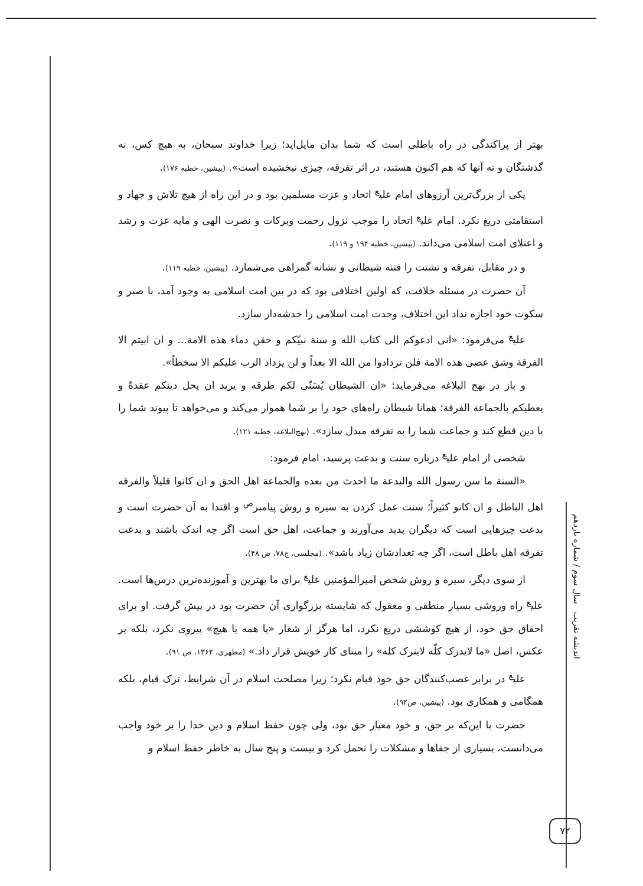بهتر از پراکندگی در راه باطلی است که شما بدان مایل‌اید؛ زیرا خداوند سبحان، به هیچ کس، نه گذشتگان و نه آنها که هم اکنون هستند، در اثر تفرقه، چیزی نبخشیده است». (پیشین، خطبه ۱۷۶).
یکی از بزرگ‌ترین آرزوهای امام علی<sup>ع</sup> اتحاد و عزت مسلمین بود و در این راه از هیچ تلاش و جهاد و استقامتی دریغ نکرد. امام علی<sup>ع</sup> اتحاد را موجب نزول رحمت وبرکات و نصرت الهی و مایه عزت و رشد و اعتلای امت اسلامی می‌داند. (پیشین، خطبه ۱۹۴ و ۱۱۹).
و در مقابل، تفرقه و تشتت را فتنه شیطانی و نشانه گمراهی می‌شمارد. (پیشین، خطبه ۱۱۹).
آن حضرت در مسئله خلافت، که اولین اختلافی بود که در بین امت اسلامی به وجود آمد، با صبر و سکوت خود اجازه نداد این اختلاف، وحدت امت اسلامی را خدشه‌دار سازد.
علی<sup>ع</sup> می‌فرمود: «انی ادعوکم الی کتاب الله و سنة نبیّکم و حقن دماء هذه الامة... و ان ابیتم الا الفرقة وشق عصی هذه الامة فلن تزدادوا من الله الا بعداً و لن یزداد الرب علیکم الا سخطاً».
و باز در نهج البلاغه می‌فرماید: «ان الشیطان یُسَنّی لکم طرقه و یرید ان یحل دینکم عقدةً و یعطیکم بالجماعة الفرقة؛ همانا شیطان راه‌های خود را بر شما هموار می‌کند و می‌خواهد تا پیوند شما را با دین قطع کند و جماعت شما را به تفرقه مبدل سازد». (نهج‌البلاغه، خطبه ۱۲۱).
شخصی از امام علی<sup>ع</sup> درباره سنت و بدعت پرسید، امام فرمود:
«السنة ما سن رسول الله والبدعة ما احدث من بعده والجماعة اهل الحق و ان کانوا قلیلاً والفرقه اهل الباطل و ان کانو کثیراً؛ سنت عمل کردن به سیره و روش پیامبر<sup>ص</sup> و اقتدا به آن حضرت است و بدعت چیزهایی است که دیگران پدید می‌آورند و جماعت، اهل حق است اگر چه اندک باشند و بدعت تفرقه اهل باطل است، اگر چه تعدادشان زیاد باشد». (مجلسی، ج۷۸، ص ۴۸).
از سوی دیگر، سیره و روش شخص امیرالمؤمنین علی<sup>ع</sup> برای ما بهترین و آموزنده‌ترین درس‌ها است. علی<sup>ع</sup> راه وروشی بسیار منطقی و معقول که شایسته بزرگواری آن حضرت بود در پیش گرفت. او برای احقاق حق خود، از هیچ کوششی دریغ نکرد، اما هرگز از شعار «یا همه یا هیچ» پیروی نکرد، بلکه بر عکس، اصل «ما لایدرک کلّه لایترک کله» را مبنای کار خویش قرار داد.» (مطهری، ۱۳۶۲، ص ۹۱).
علی<sup>ع</sup> در برابر غصب‌کنندگان حق خود قیام نکرد؛ زیرا مصلحت اسلام در آن شرایط، ترک قیام، بلکه همگامی و همکاری بود. (پیشین، ص۹۲).
حضرت با این‌که بر حق، و خود معیار حق بود، ولی چون حفظ اسلام و دین خدا را بر خود واجب می‌دانست، بسیاری از جفاها و مشکلات را تحمل کرد و بیست و پنج سال به خاطر حفظ اسلام و
اندیشه تقریب سال سوم / شماره یازدهم
۷۲